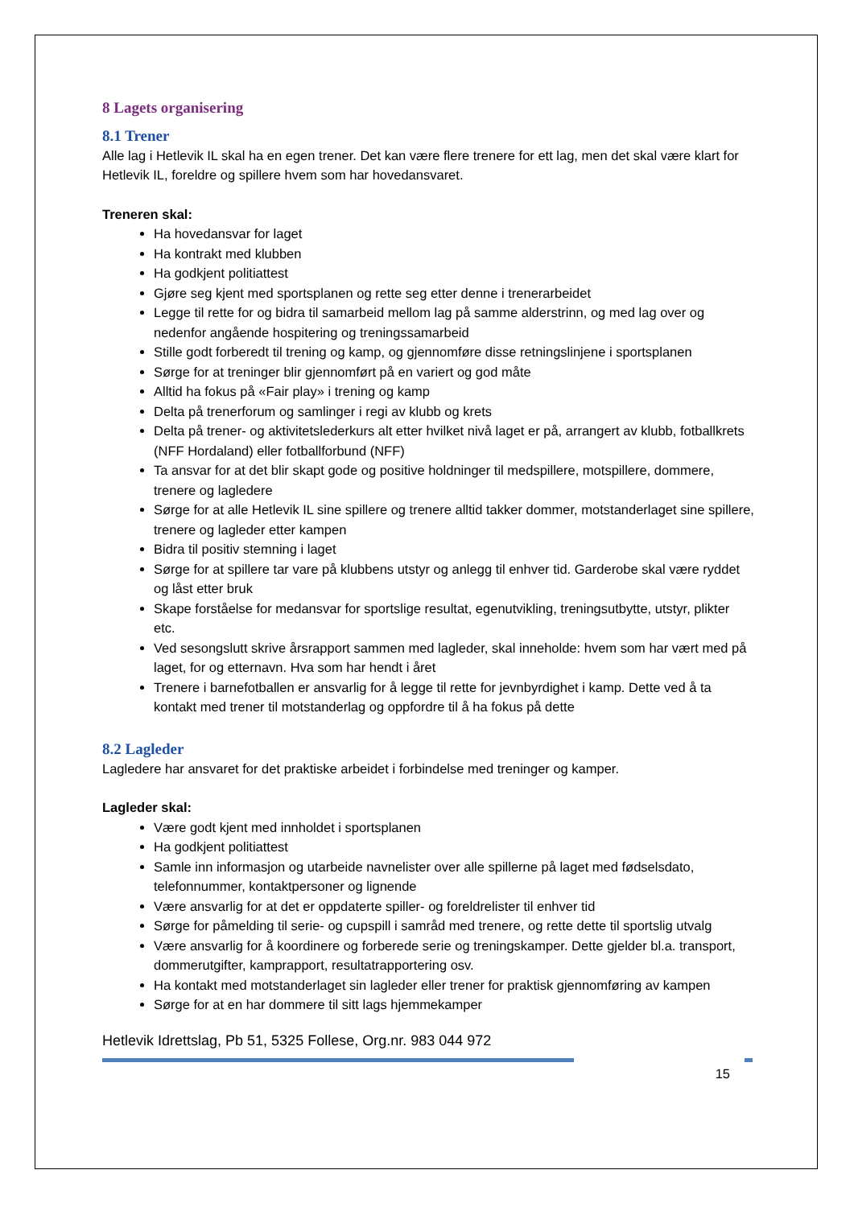8 Lagets organisering
8.1 Trener
Alle lag i Hetlevik IL skal ha en egen trener. Det kan være flere trenere for ett lag, men det skal være klart for Hetlevik IL, foreldre og spillere hvem som har hovedansvaret.
Treneren skal:
Ha hovedansvar for laget
Ha kontrakt med klubben
Ha godkjent politiattest
Gjøre seg kjent med sportsplanen og rette seg etter denne i trenerarbeidet
Legge til rette for og bidra til samarbeid mellom lag på samme alderstrinn, og med lag over og nedenfor angående hospitering og treningssamarbeid
Stille godt forberedt til trening og kamp, og gjennomføre disse retningslinjene i sportsplanen
Sørge for at treninger blir gjennomført på en variert og god måte
Alltid ha fokus på «Fair play» i trening og kamp
Delta på trenerforum og samlinger i regi av klubb og krets
Delta på trener- og aktivitetslederkurs alt etter hvilket nivå laget er på, arrangert av klubb, fotballkrets (NFF Hordaland) eller fotballforbund (NFF)
Ta ansvar for at det blir skapt gode og positive holdninger til medspillere, motspillere, dommere, trenere og lagledere
Sørge for at alle Hetlevik IL sine spillere og trenere alltid takker dommer, motstanderlaget sine spillere, trenere og lagleder etter kampen
Bidra til positiv stemning i laget
Sørge for at spillere tar vare på klubbens utstyr og anlegg til enhver tid. Garderobe skal være ryddet og låst etter bruk
Skape forståelse for medansvar for sportslige resultat, egenutvikling, treningsutbytte, utstyr, plikter etc.
Ved sesongslutt skrive årsrapport sammen med lagleder, skal inneholde: hvem som har vært med på laget, for og etternavn. Hva som har hendt i året
Trenere i barnefotballen er ansvarlig for å legge til rette for jevnbyrdighet i kamp. Dette ved å ta kontakt med trener til motstanderlag og oppfordre til å ha fokus på dette
8.2 Lagleder
Lagledere har ansvaret for det praktiske arbeidet i forbindelse med treninger og kamper.
Lagleder skal:
Være godt kjent med innholdet i sportsplanen
Ha godkjent politiattest
Samle inn informasjon og utarbeide navnelister over alle spillerne på laget med fødselsdato, telefonnummer, kontaktpersoner og lignende
Være ansvarlig for at det er oppdaterte spiller- og foreldrelister til enhver tid
Sørge for påmelding til serie- og cupspill i samråd med trenere, og rette dette til sportslig utvalg
Være ansvarlig for å koordinere og forberede serie og treningskamper. Dette gjelder bl.a. transport, dommerutgifter, kamprapport, resultatrapportering osv.
Ha kontakt med motstanderlaget sin lagleder eller trener for praktisk gjennomføring av kampen
Sørge for at en har dommere til sitt lags hjemmekamper
Hetlevik Idrettslag, Pb 51, 5325 Follese, Org.nr. 983 044 972
15